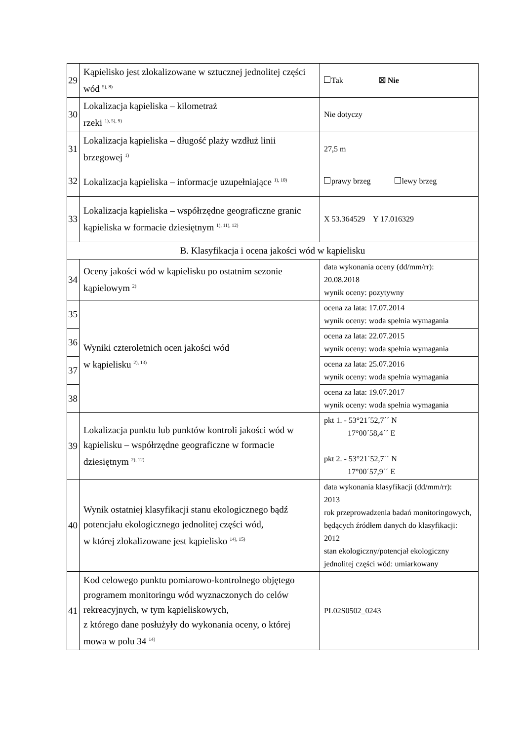| 29 | Kąpielisko jest zlokalizowane w sztucznej jednolitej części wód <sup>5), 8)</sup> | Tak ☒ Nie |
| 30 | Lokalizacja kąpieliska – kilometraż rzeki <sup>1), 5), 9)</sup> | Nie dotyczy |
| 31 | Lokalizacja kąpieliska – długość plaży wzdłuż linii brzegowej <sup>1)</sup> | 27,5 m |
| 32 | Lokalizacja kąpieliska – informacje uzupełniające <sup>1), 10)</sup> | prawy brzeg lewy brzeg |
| 33 | Lokalizacja kąpieliska – współrzędne geograficzne granic kąpieliska w formacie dziesiętnym <sup>1), 11), 12)</sup> | X 53.364529 Y 17.016329 |
| B. Klasyfikacja i ocena jakości wód w kąpielisku | | |
| 34 | Oceny jakości wód w kąpielisku po ostatnim sezonie kąpielowym <sup>2)</sup> | data wykonania oceny (dd/mm/rr): 20.08.2018 wynik oceny: pozytywny |
| 35 | Wyniki czteroletnich ocen jakości wód w kąpielisku <sup>2), 13)</sup> | ocena za lata: 17.07.2014 wynik oceny: woda spełnia wymagania |
| 36 | | ocena za lata: 22.07.2015 wynik oceny: woda spełnia wymagania |
| 37 | | ocena za lata: 25.07.2016 wynik oceny: woda spełnia wymagania |
| 38 | | ocena za lata: 19.07.2017 wynik oceny: woda spełnia wymagania |
| 39 | Lokalizacja punktu lub punktów kontroli jakości wód w kąpielisku – współrzędne geograficzne w formacie dziesiętnym <sup>2), 12)</sup> | pkt 1. - 53°21´52,7´´ N 17°00´58,4´´ E pkt 2. - 53°21´52,7´´ N 17°00´57,9´´ E |
| 40 | Wynik ostatniej klasyfikacji stanu ekologicznego bądź potencjału ekologicznego jednolitej części wód, w której zlokalizowane jest kąpielisko <sup>14), 15)</sup> | data wykonania klasyfikacji (dd/mm/rr): 2013 rok przeprowadzenia badań monitoringowych, będących źródłem danych do klasyfikacji: 2012 stan ekologiczny/potencjał ekologiczny jednolitej części wód: umiarkowany |
| 41 | Kod celowego punktu pomiarowo-kontrolnego objętego programem monitoringu wód wyznaczonych do celów rekreacyjnych, w tym kąpieliskowych, z którego dane posłużyły do wykonania oceny, o której mowa w polu 34 <sup>14)</sup> | PL02S0502_0243 |